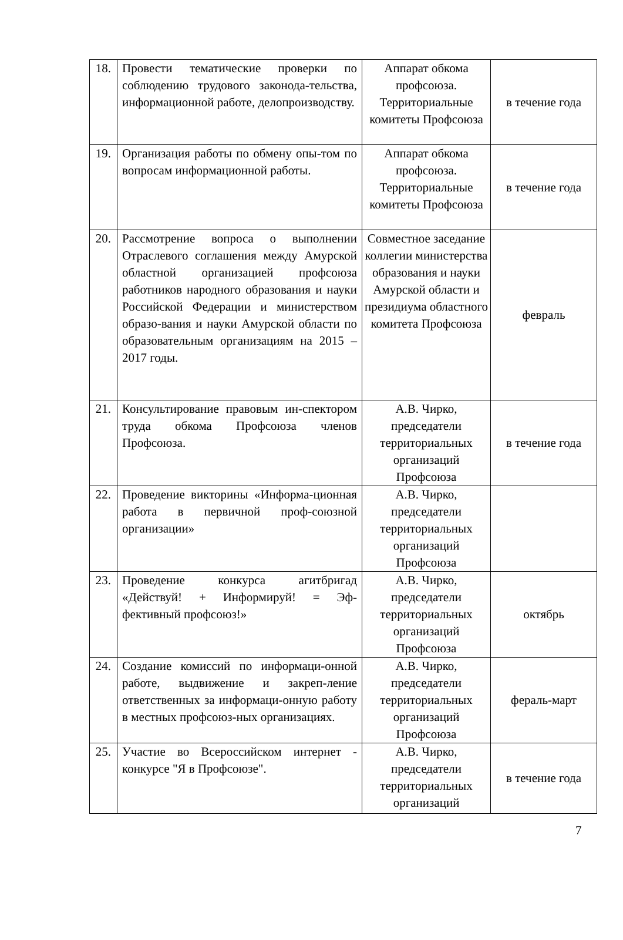| 18. | Провести тематические проверки по соблюдению трудового законода-тельства, информационной работе, делопроизводству. | Аппарат обкома профсоюза. Территориальные комитеты Профсоюза | в течение года |
| 19. | Организация работы по обмену опы-том по вопросам информационной работы. | Аппарат обкома профсоюза. Территориальные комитеты Профсоюза | в течение года |
| 20. | Рассмотрение вопроса о выполнении Отраслевого соглашения между Амурской областной организацией профсоюза работников народного образования и науки Российской Федерации и министерством образо-вания и науки Амурской области по образовательным организациям на 2015 – 2017 годы. | Совместное заседание коллегии министерства образования и науки Амурской области и президиума областного комитета Профсоюза | февраль |
| 21. | Консультирование правовым ин-спектором труда обкома Профсоюза членов Профсоюза. | А.В. Чирко, председатели территориальных организаций Профсоюза | в течение года |
| 22. | Проведение викторины «Информа-ционная работа в первичной проф-союзной организации» | А.В. Чирко, председатели территориальных организаций Профсоюза | |
| 23. | Проведение конкурса агитбригад «Действуй! + Информируй! = Эф-фективный профсоюз!» | А.В. Чирко, председатели территориальных организаций Профсоюза | октябрь |
| 24. | Создание комиссий по информаци-онной работе, выдвижение и закреп-ление ответственных за информаци-онную работу в местных профсоюз-ных организациях. | А.В. Чирко, председатели территориальных организаций Профсоюза | фераль-март |
| 25. | Участие во Всероссийском интернет - конкурсе "Я в Профсоюзе". | А.В. Чирко, председатели территориальных организаций | в течение года |
7